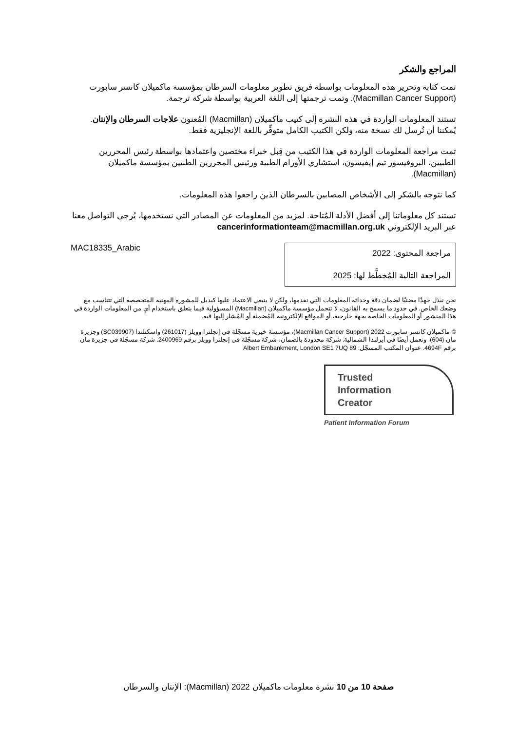المراجع والشكر
تمت كتابة وتحرير هذه المعلومات بواسطة فريق تطوير معلومات السرطان بمؤسسة ماكميلان كانسر سابورت (Macmillan Cancer Support). وتمت ترجمتها إلى اللغة العربية بواسطة شركة ترجمة.
تستند المعلومات الواردة في هذه النشرة إلى كتيب ماكميلان (Macmillan) المُعنون علاجات السرطان والإنتان. يُمكننا أن نُرسل لك نسخة منه، ولكن الكتيب الكامل متوفِّر باللغة الإنجليزية فقط.
تمت مراجعة المعلومات الواردة في هذا الكتيب من قِبل خبراء مختصين واعتمادها بواسطة رئيس المحررين الطبيين، البروفيسور تيم إيفيسون، استشاري الأورام الطبية ورئيس المحررين الطبيين بمؤسسة ماكميلان (Macmillan).
كما نتوجه بالشكر إلى الأشخاص المصابين بالسرطان الذين راجعوا هذه المعلومات.
تستند كل معلوماتنا إلى أفضل الأدلة المُتاحة. لمزيد من المعلومات عن المصادر التي نستخدمها، يُرجى التواصل معنا عبر البريد الإلكتروني cancerinformationteam@macmillan.org.uk
MAC18335_Arabic
مراجعة المحتوى: 2022
المراجعة التالية المُخطَّط لها: 2025
نحن نبذل جهدًا مضنيًا لضمان دقة وحداثة المعلومات التي نقدمها، ولكن لا ينبغي الاعتماد عليها كبديل للمشورة المهنية المتخصصة التي تتناسب مع وضعك الخاص. في حدود ما يسمح به القانون، لا تتحمل مؤسسة ماكميلان (Macmillan) المسؤولية فيما يتعلق باستخدام أيٍ من المعلومات الواردة في هذا المنشور أو المعلومات الخاصة بجهة خارجية، أو المواقع الإلكترونية المُضمنة أو المُشار إليها فيه.
© ماكميلان كانسر سابورت 2022 (Macmillan Cancer Support)، مؤسسة خيرية مسجّلة في إنجلترا وويلز (261017) واسكتلندا (SC039907) وجزيرة مان (604). وتعمل أيضًا في أيرلندا الشمالية. شركة محدودة بالضمان، شركة مسجّلة في إنجلترا وويلز برقم 2400969. شركة مسجّلة في جزيرة مان برقم 4694F. عنوان المكتب المسجّل: 89 Albert Embankment, London SE1 7UQ
Trusted
Information
Creator
Patient Information Forum
صفحة 10 من 10 نشرة معلومات ماكميلان 2022 (Macmillan): الإنتان والسرطان